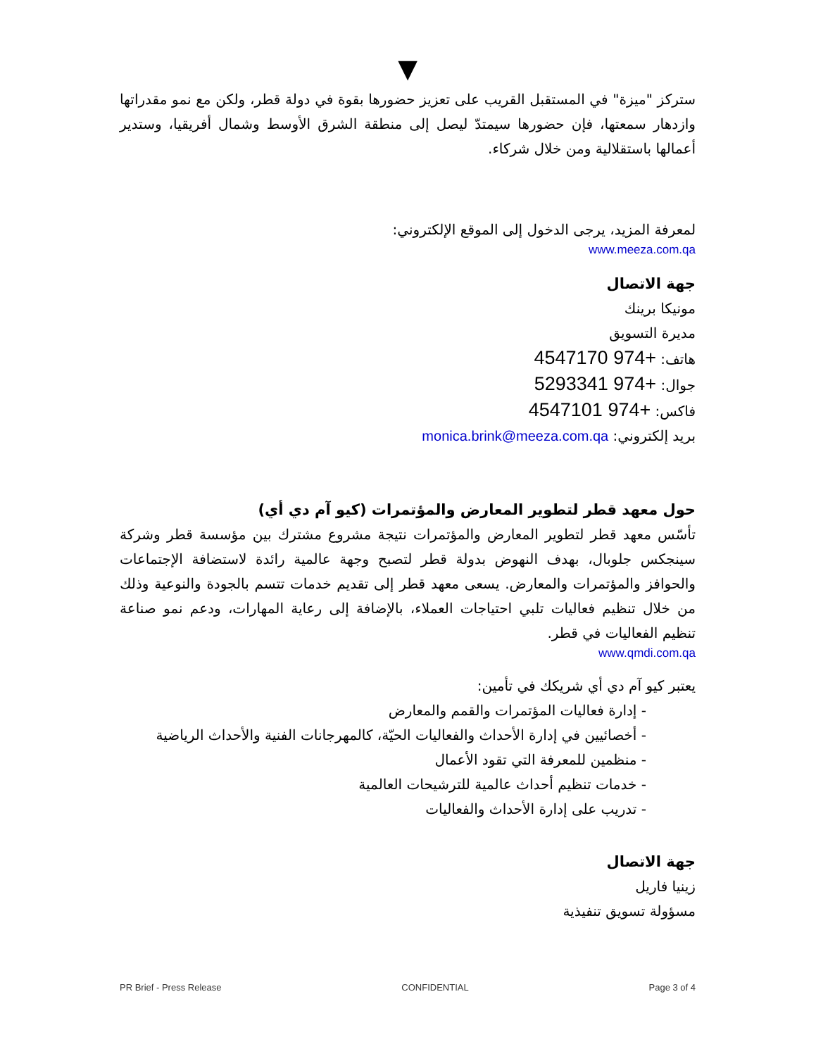▼
ستركز "ميزة" في المستقبل القريب على تعزيز حضورها بقوة في دولة قطر، ولكن مع نمو مقدراتها وازدهار سمعتها، فإن حضورها سيمتدّ ليصل إلى منطقة الشرق الأوسط وشمال أفريقيا، وستدير أعمالها باستقلالية ومن خلال شركاء.
لمعرفة المزيد، يرجى الدخول إلى الموقع الإلكتروني:
www.meeza.com.qa
جهة الاتصال
مونيكا برينك
مديرة التسويق
هاتف: +974 4547170
جوال: +974 5293341
فاكس: +974 4547101
بريد إلكتروني: monica.brink@meeza.com.qa
حول معهد قطر لتطوير المعارض والمؤتمرات (كيو آم دي أي)
تأسّس معهد قطر لتطوير المعارض والمؤتمرات نتيجة مشروع مشترك بين مؤسسة قطر وشركة سينجكس جلوبال، بهدف النهوض بدولة قطر لتصبح وجهة عالمية رائدة لاستضافة الإجتماعات والحوافز والمؤتمرات والمعارض. يسعى معهد قطر إلى تقديم خدمات تتسم بالجودة والنوعية وذلك من خلال تنظيم فعاليات تلبي احتياجات العملاء، بالإضافة إلى رعاية المهارات، ودعم نمو صناعة تنظيم الفعاليات في قطر.
www.qmdi.com.qa
يعتبر كيو آم دي أي شريكك في تأمين:
- إدارة فعاليات المؤتمرات والقمم والمعارض
- أخصائيين في إدارة الأحداث والفعاليات الحيّة، كالمهرجانات الفنية والأحداث الرياضية
- منظمين للمعرفة التي تقود الأعمال
- خدمات تنظيم أحداث عالمية للترشيحات العالمية
- تدريب على إدارة الأحداث والفعاليات
جهة الاتصال
زينيا فاريل
مسؤولة تسويق تنفيذية
PR Brief - Press Release CONFIDENTIAL Page 3 of 4